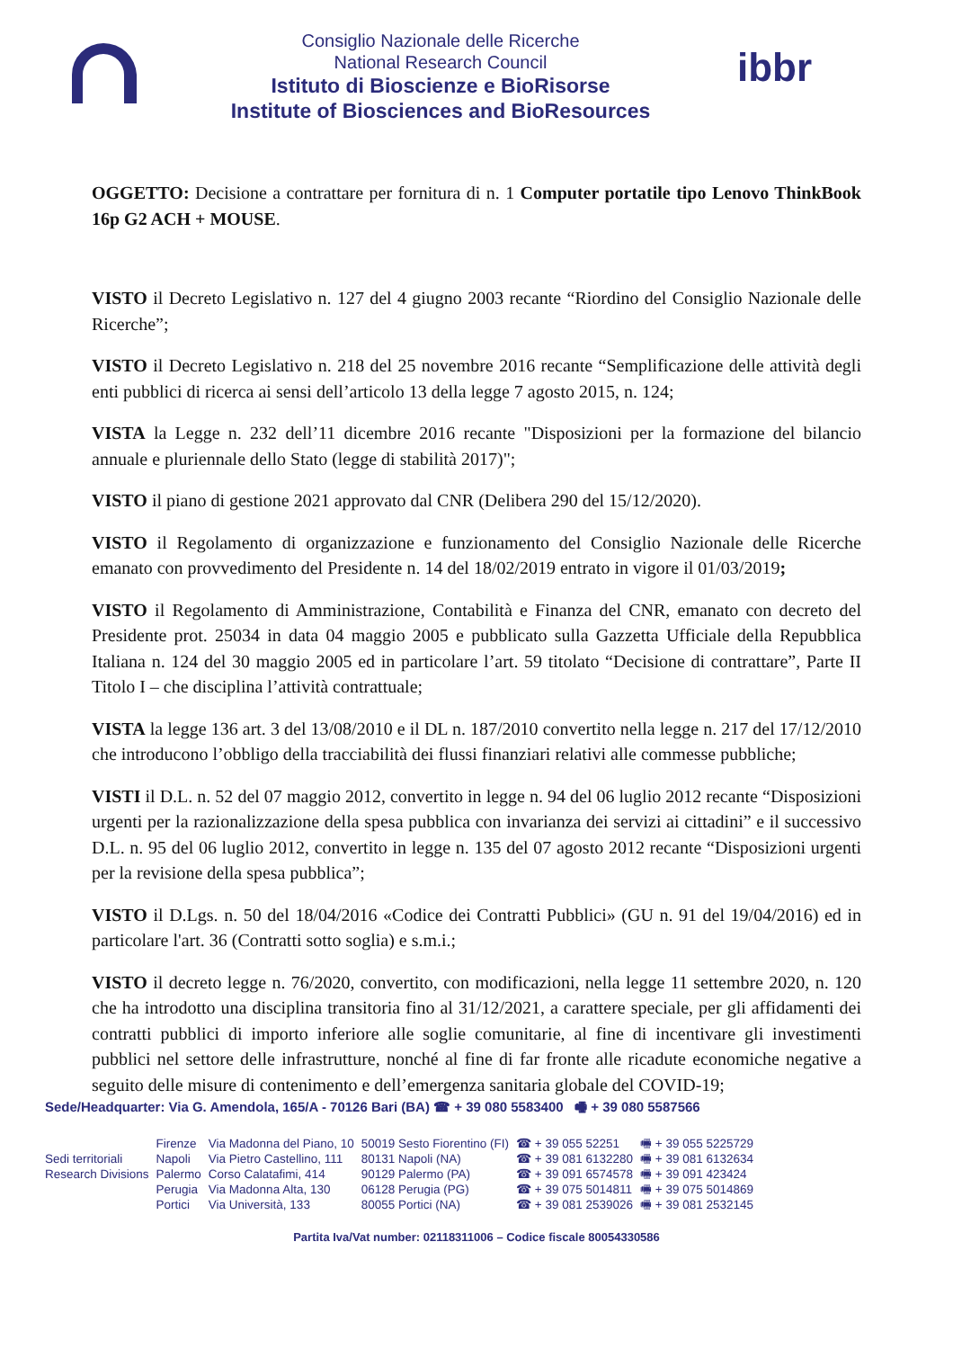Consiglio Nazionale delle Ricerche
National Research Council
Istituto di Bioscienze e BioRisorse
Institute of Biosciences and BioResources
ibbr
OGGETTO: Decisione a contrattare per fornitura di n. 1 Computer portatile tipo Lenovo ThinkBook 16p G2 ACH + MOUSE.
VISTO il Decreto Legislativo n. 127 del 4 giugno 2003 recante “Riordino del Consiglio Nazionale delle Ricerche”;
VISTO il Decreto Legislativo n. 218 del 25 novembre 2016 recante “Semplificazione delle attività degli enti pubblici di ricerca ai sensi dell’articolo 13 della legge 7 agosto 2015, n. 124;
VISTA la Legge n. 232 dell’11 dicembre 2016 recante "Disposizioni per la formazione del bilancio annuale e pluriennale dello Stato (legge di stabilità 2017)";
VISTO il piano di gestione 2021 approvato dal CNR (Delibera 290 del 15/12/2020).
VISTO il Regolamento di organizzazione e funzionamento del Consiglio Nazionale delle Ricerche emanato con provvedimento del Presidente n. 14 del 18/02/2019 entrato in vigore il 01/03/2019;
VISTO il Regolamento di Amministrazione, Contabilità e Finanza del CNR, emanato con decreto del Presidente prot. 25034 in data 04 maggio 2005 e pubblicato sulla Gazzetta Ufficiale della Repubblica Italiana n. 124 del 30 maggio 2005 ed in particolare l’art. 59 titolato “Decisione di contrattare”, Parte II Titolo I – che disciplina l’attività contrattuale;
VISTA la legge 136 art. 3 del 13/08/2010 e il DL n. 187/2010 convertito nella legge n. 217 del 17/12/2010 che introducono l’obbligo della tracciabilità dei flussi finanziari relativi alle commesse pubbliche;
VISTI il D.L. n. 52 del 07 maggio 2012, convertito in legge n. 94 del 06 luglio 2012 recante “Disposizioni urgenti per la razionalizzazione della spesa pubblica con invarianza dei servizi ai cittadini” e il successivo D.L. n. 95 del 06 luglio 2012, convertito in legge n. 135 del 07 agosto 2012 recante “Disposizioni urgenti per la revisione della spesa pubblica”;
VISTO il D.Lgs. n. 50 del 18/04/2016 «Codice dei Contratti Pubblici» (GU n. 91 del 19/04/2016) ed in particolare l'art. 36 (Contratti sotto soglia) e s.m.i.;
VISTO il decreto legge n. 76/2020, convertito, con modificazioni, nella legge 11 settembre 2020, n. 120 che ha introdotto una disciplina transitoria fino al 31/12/2021, a carattere speciale, per gli affidamenti dei contratti pubblici di importo inferiore alle soglie comunitarie, al fine di incentivare gli investimenti pubblici nel settore delle infrastrutture, nonché al fine di far fronte alle ricadute economiche negative a seguito delle misure di contenimento e dell’emergenza sanitaria globale del COVID-19;
Sede/Headquarter: Via G. Amendola, 165/A - 70126 Bari (BA) ☎ + 39 080 5583400 🖷 + 39 080 5587566
| | Firenze | Via Madonna del Piano, 10 | 50019 Sesto Fiorentino (FI) | ☎ + 39 055 52251 | 🖷 + 39 055 5225729 |
| Sedi territoriali | Napoli | Via Pietro Castellino, 111 | 80131 Napoli (NA) | ☎ + 39 081 6132280 | 🖷 + 39 081 6132634 |
| Research Divisions | Palermo | Corso Calatafimi, 414 | 90129 Palermo (PA) | ☎ + 39 091 6574578 | 🖷 + 39 091 423424 |
| | Perugia | Via Madonna Alta, 130 | 06128 Perugia (PG) | ☎ + 39 075 5014811 | 🖷 + 39 075 5014869 |
| | Portici | Via Università, 133 | 80055 Portici (NA) | ☎ + 39 081 2539026 | 🖷 + 39 081 2532145 |
Partita Iva/Vat number: 02118311006 – Codice fiscale 80054330586